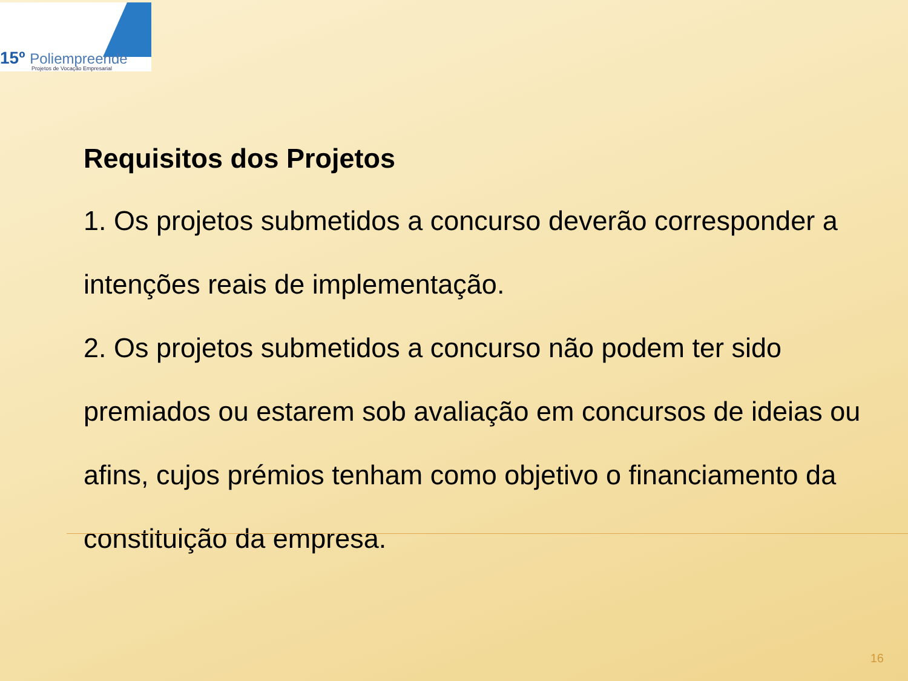15º Poliempreende
Projetos de Vocação Empresarial
Requisitos dos Projetos
1. Os projetos submetidos a concurso deverão corresponder a intenções reais de implementação.
2. Os projetos submetidos a concurso não podem ter sido premiados ou estarem sob avaliação em concursos de ideias ou afins, cujos prémios tenham como objetivo o financiamento da constituição da empresa.
16